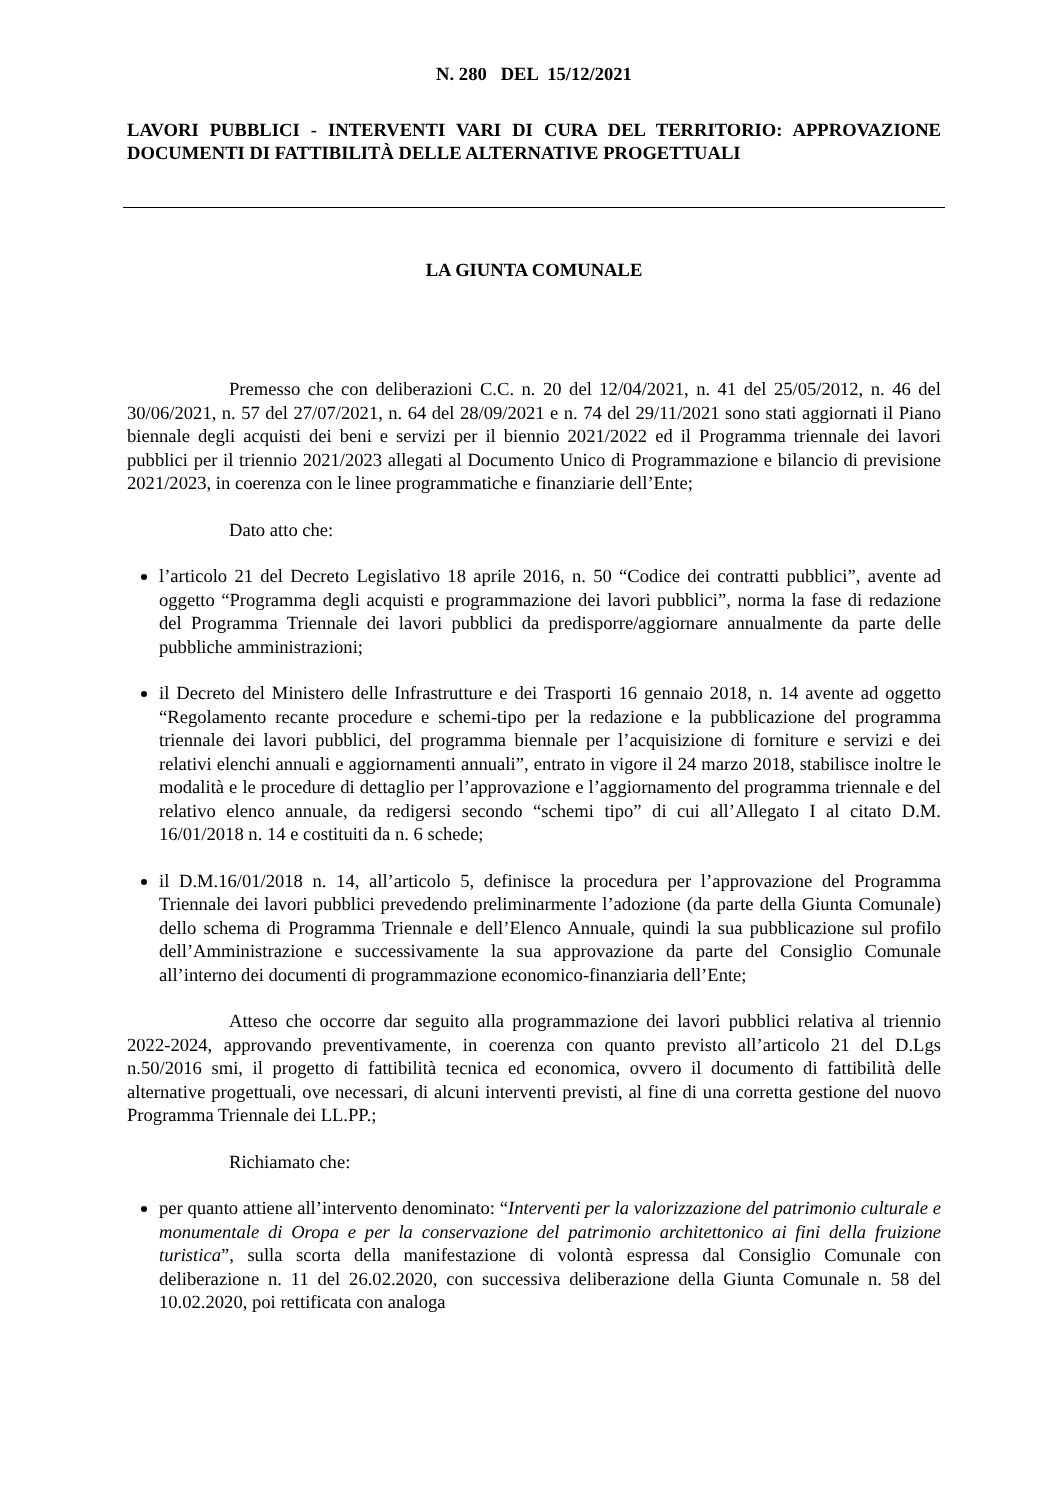N. 280 DEL 15/12/2021
LAVORI PUBBLICI - INTERVENTI VARI DI CURA DEL TERRITORIO: APPROVAZIONE DOCUMENTI DI FATTIBILITÀ DELLE ALTERNATIVE PROGETTUALI
LA GIUNTA COMUNALE
Premesso che con deliberazioni C.C. n. 20 del 12/04/2021, n. 41 del 25/05/2012, n. 46 del 30/06/2021, n. 57 del 27/07/2021, n. 64 del 28/09/2021 e n. 74 del 29/11/2021 sono stati aggiornati il Piano biennale degli acquisti dei beni e servizi per il biennio 2021/2022 ed il Programma triennale dei lavori pubblici per il triennio 2021/2023 allegati al Documento Unico di Programmazione e bilancio di previsione 2021/2023, in coerenza con le linee programmatiche e finanziarie dell’Ente;
Dato atto che:
l’articolo 21 del Decreto Legislativo 18 aprile 2016, n. 50 “Codice dei contratti pubblici”, avente ad oggetto “Programma degli acquisti e programmazione dei lavori pubblici”, norma la fase di redazione del Programma Triennale dei lavori pubblici da predisporre/aggiornare annualmente da parte delle pubbliche amministrazioni;
il Decreto del Ministero delle Infrastrutture e dei Trasporti 16 gennaio 2018, n. 14 avente ad oggetto “Regolamento recante procedure e schemi-tipo per la redazione e la pubblicazione del programma triennale dei lavori pubblici, del programma biennale per l’acquisizione di forniture e servizi e dei relativi elenchi annuali e aggiornamenti annuali”, entrato in vigore il 24 marzo 2018, stabilisce inoltre le modalità e le procedure di dettaglio per l’approvazione e l’aggiornamento del programma triennale e del relativo elenco annuale, da redigersi secondo “schemi tipo” di cui all’Allegato I al citato D.M. 16/01/2018 n. 14 e costituiti da n. 6 schede;
il D.M.16/01/2018 n. 14, all’articolo 5, definisce la procedura per l’approvazione del Programma Triennale dei lavori pubblici prevedendo preliminarmente l’adozione (da parte della Giunta Comunale) dello schema di Programma Triennale e dell’Elenco Annuale, quindi la sua pubblicazione sul profilo dell’Amministrazione e successivamente la sua approvazione da parte del Consiglio Comunale all’interno dei documenti di programmazione economico-finanziaria dell’Ente;
Atteso che occorre dar seguito alla programmazione dei lavori pubblici relativa al triennio 2022-2024, approvando preventivamente, in coerenza con quanto previsto all’articolo 21 del D.Lgs n.50/2016 smi, il progetto di fattibilità tecnica ed economica, ovvero il documento di fattibilità delle alternative progettuali, ove necessari, di alcuni interventi previsti, al fine di una corretta gestione del nuovo Programma Triennale dei LL.PP.;
Richiamato che:
per quanto attiene all’intervento denominato: “Interventi per la valorizzazione del patrimonio culturale e monumentale di Oropa e per la conservazione del patrimonio architettonico ai fini della fruizione turistica”, sulla scorta della manifestazione di volontà espressa dal Consiglio Comunale con deliberazione n. 11 del 26.02.2020, con successiva deliberazione della Giunta Comunale n. 58 del 10.02.2020, poi rettificata con analoga